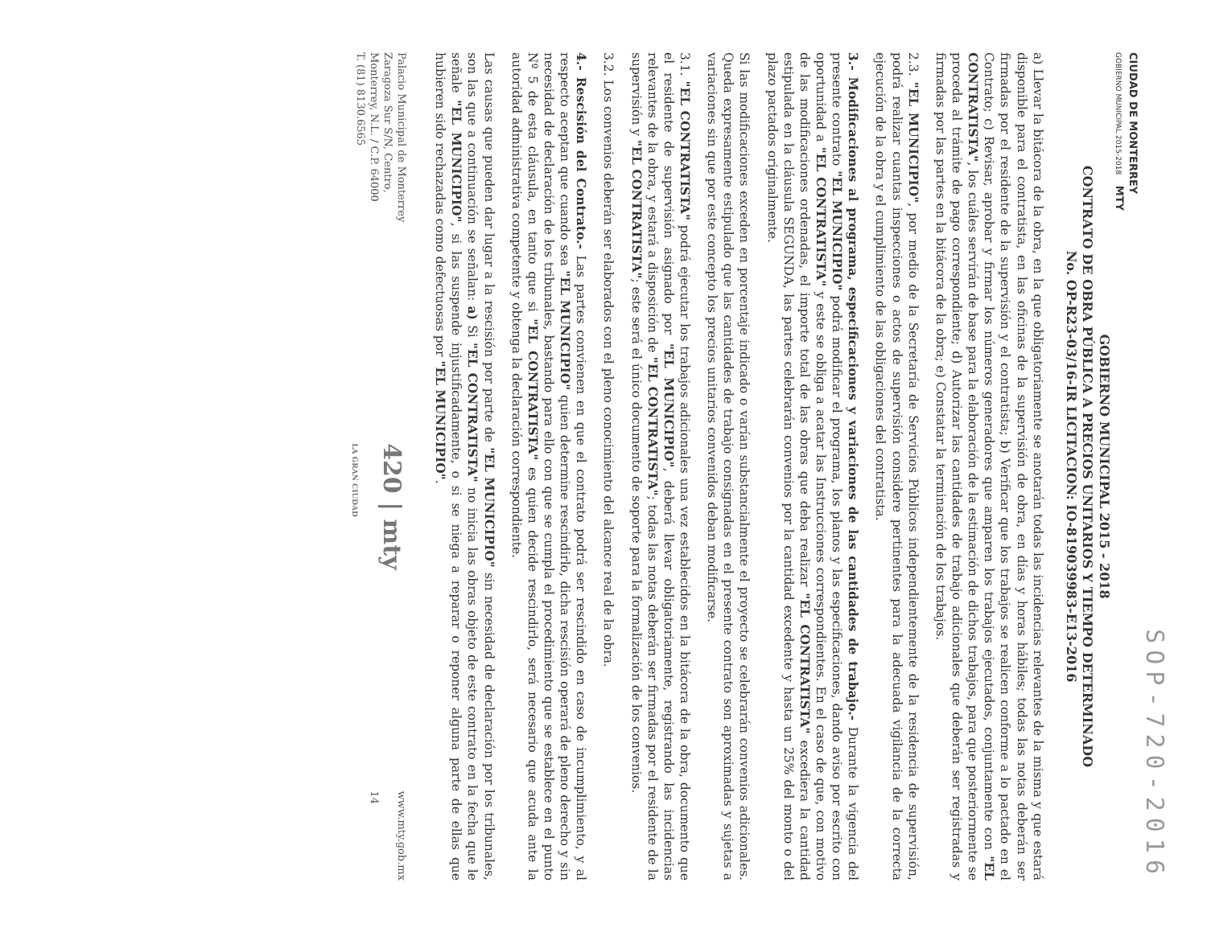SOP-720-2016
CIUDAD DE MONTERREY
GOBIERNO MUNICIPAL 2015-2018 MTY
GOBIERNO MUNICIPAL 2015 - 2018
CONTRATO DE OBRA PÚBLICA A PRECIOS UNITARIOS Y TIEMPO DETERMINADO
No. OP-R23-03/16-IR LICITACION: IO-819039983-E13-2016
a) Llevar la bitácora de la obra, en la que obligatoriamente se anotarán todas las incidencias relevantes de la misma y que estará disponible para el contratista, en las oficinas de la supervisión de obra, en días y horas hábiles; todas las notas deberán ser firmadas por el residente de la supervisión y el contratista; b) Verificar que los trabajos se realicen conforme a lo pactado en el Contrato; c) Revisar, aprobar y firmar los números generadores que amparen los trabajos ejecutados, conjuntamente con "EL CONTRATISTA", los cuáles servirán de base para la elaboración de la estimación de dichos trabajos, para que posteriormente se proceda al trámite de pago correspondiente; d) Autorizar las cantidades de trabajo adicionales que deberán ser registradas y firmadas por las partes en la bitácora de la obra; e) Constatar la terminación de los trabajos.
2.3. "EL MUNICIPIO", por medio de la Secretaría de Servicios Públicos independientemente de la residencia de supervisión, podrá realizar cuantas inspecciones o actos de supervisión considere pertinentes para la adecuada vigilancia de la correcta ejecución de la obra y el cumplimiento de las obligaciones del contratista.
3.- Modificaciones al programa, especificaciones y variaciones de las cantidades de trabajo.- Durante la vigencia del presente contrato "EL MUNICIPIO" podrá modificar el programa, los planos y las especificaciones, dando aviso por escrito con oportunidad a "EL CONTRATISTA" y este se obliga a acatar las Instrucciones correspondientes. En el caso de que, con motivo de las modificaciones ordenadas, el importe total de las obras que deba realizar "EL CONTRATISTA" excediera la cantidad estipulada en la cláusula SEGUNDA, las partes celebrarán convenios por la cantidad excedente y hasta un 25% del monto o del plazo pactados originalmente.
Si las modificaciones exceden en porcentaje indicado o varían substancialmente el proyecto se celebrarán convenios adicionales. Queda expresamente estipulado que las cantidades de trabajo consignadas en el presente contrato son aproximadas y sujetas a variaciones sin que por este concepto los precios unitarios convenidos deban modificarse.
3.1. "EL CONTRATISTA" podrá ejecutar los trabajos adicionales una vez establecidos en la bitácora de la obra, documento que el residente de supervisión asignado por "EL MUNICIPIO", deberá llevar obligatoriamente, registrando las incidencias relevantes de la obra, y estará a disposición de "EL CONTRATISTA"; todas las notas deberán ser firmadas por el residente de la supervisión y "EL CONTRATISTA"; este será el único documento de soporte para la formalización de los convenios.
3.2. Los convenios deberán ser elaborados con el pleno conocimiento del alcance real de la obra.
4.- Rescisión del Contrato.- Las partes convienen en que el contrato podrá ser rescindido en caso de incumplimiento, y al respecto aceptan que cuando sea "EL MUNICIPIO" quien determine rescindirlo, dicha rescisión operará de pleno derecho y sin necesidad de declaración de los tribunales, bastando para ello con que se cumpla el procedimiento que se establece en el punto Nº 5 de esta cláusula, en tanto que si "EL CONTRATISTA" es quien decide rescindirlo, será necesario que acuda ante la autoridad administrativa competente y obtenga la declaración correspondiente.
Las causas que pueden dar lugar a la rescisión por parte de "EL MUNICIPIO" sin necesidad de declaración por los tribunales, son las que a continuación se señalan: a) Si "EL CONTRATISTA" no inicia las obras objeto de este contrato en la fecha que le señale "EL MUNICIPIO", si las suspende injustificadamente, o si se niega a reparar o reponer alguna parte de ellas que hubieren sido rechazadas como defectuosas por "EL MUNICIPIO".
Palacio Municipal de Monterrey
Zaragoza Sur S/N, Centro,
Monterrey, N.L. / C.P. 64000
T. (81) 8130.6565
420 | mty
LA GRAN CIUDAD
www.mty.gob.mx
14